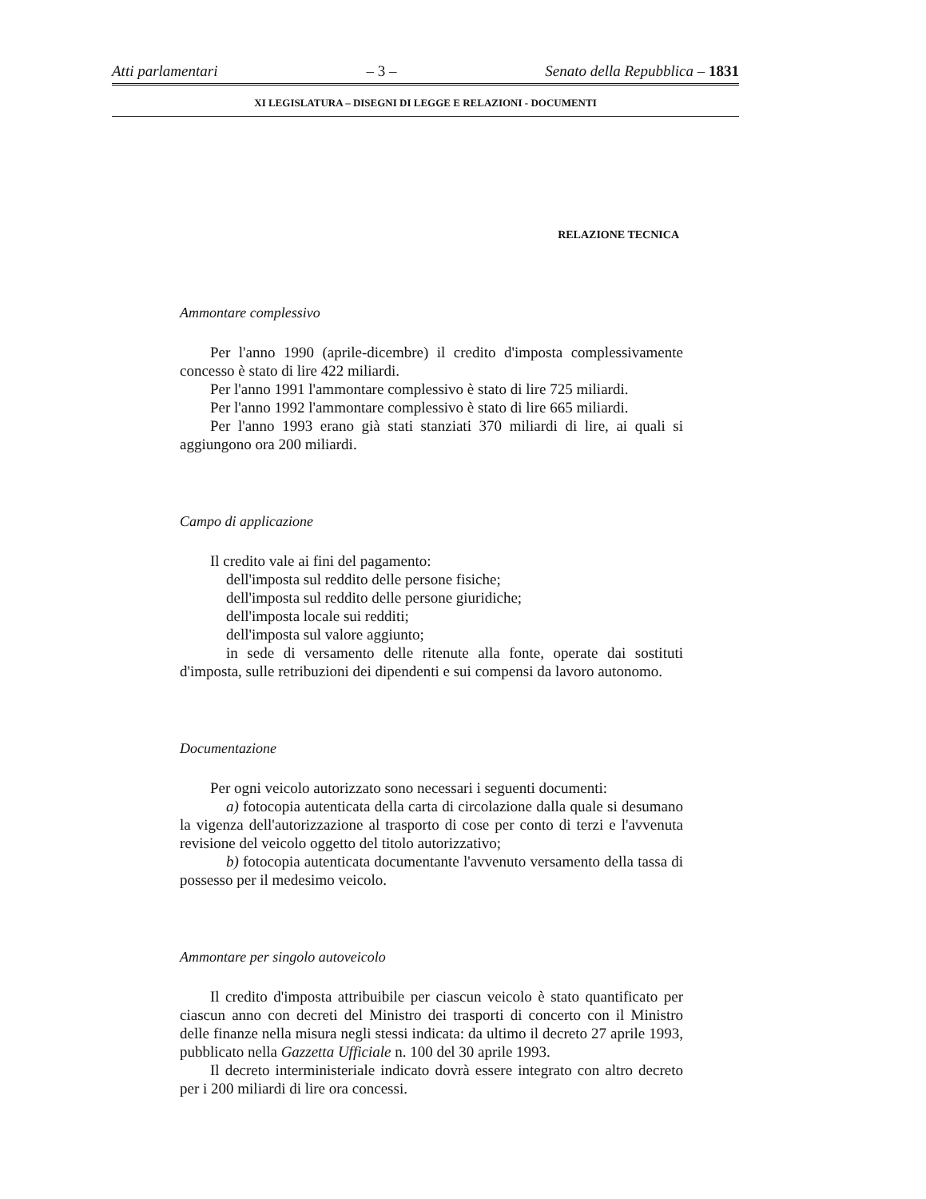Atti parlamentari – 3 – Senato della Repubblica – 1831
XI LEGISLATURA – DISEGNI DI LEGGE E RELAZIONI - DOCUMENTI
RELAZIONE TECNICA
Ammontare complessivo
Per l'anno 1990 (aprile-dicembre) il credito d'imposta complessivamente concesso è stato di lire 422 miliardi.
Per l'anno 1991 l'ammontare complessivo è stato di lire 725 miliardi.
Per l'anno 1992 l'ammontare complessivo è stato di lire 665 miliardi.
Per l'anno 1993 erano già stati stanziati 370 miliardi di lire, ai quali si aggiungono ora 200 miliardi.
Campo di applicazione
Il credito vale ai fini del pagamento:
dell'imposta sul reddito delle persone fisiche;
dell'imposta sul reddito delle persone giuridiche;
dell'imposta locale sui redditi;
dell'imposta sul valore aggiunto;
in sede di versamento delle ritenute alla fonte, operate dai sostituti d'imposta, sulle retribuzioni dei dipendenti e sui compensi da lavoro autonomo.
Documentazione
Per ogni veicolo autorizzato sono necessari i seguenti documenti:
a) fotocopia autenticata della carta di circolazione dalla quale si desumano la vigenza dell'autorizzazione al trasporto di cose per conto di terzi e l'avvenuta revisione del veicolo oggetto del titolo autorizzativo;
b) fotocopia autenticata documentante l'avvenuto versamento della tassa di possesso per il medesimo veicolo.
Ammontare per singolo autoveicolo
Il credito d'imposta attribuibile per ciascun veicolo è stato quantificato per ciascun anno con decreti del Ministro dei trasporti di concerto con il Ministro delle finanze nella misura negli stessi indicata: da ultimo il decreto 27 aprile 1993, pubblicato nella Gazzetta Ufficiale n. 100 del 30 aprile 1993.
Il decreto interministeriale indicato dovrà essere integrato con altro decreto per i 200 miliardi di lire ora concessi.